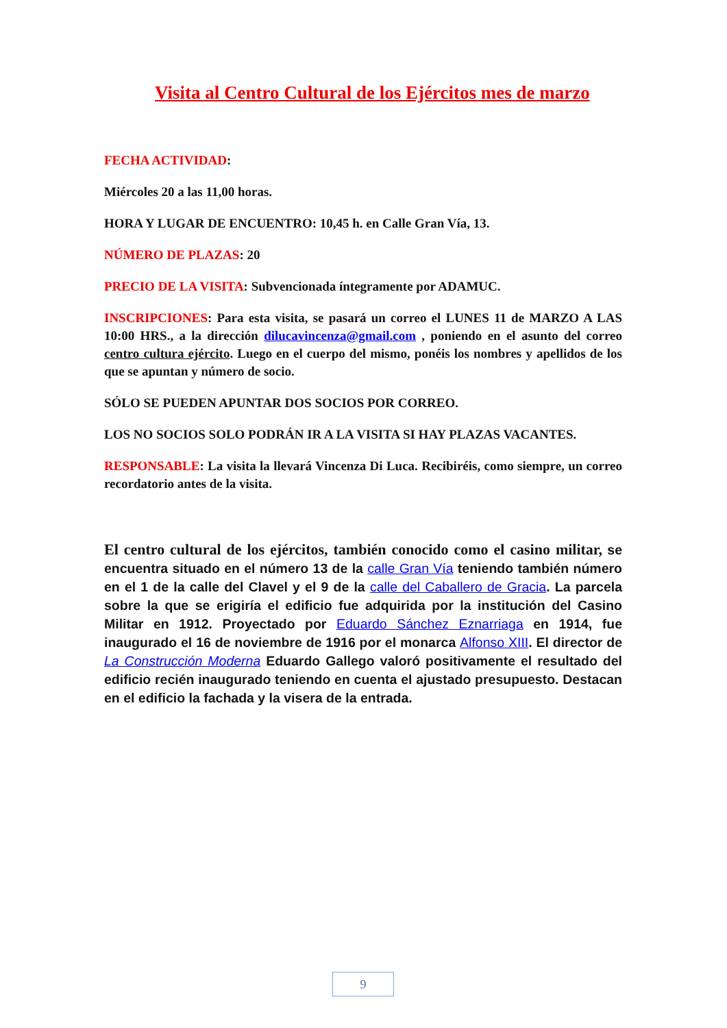Visita al Centro Cultural de los Ejércitos mes de marzo
FECHA ACTIVIDAD:
Miércoles 20 a las 11,00 horas.
HORA Y LUGAR DE ENCUENTRO: 10,45 h. en Calle Gran Vía, 13.
NÚMERO DE PLAZAS: 20
PRECIO DE LA VISITA: Subvencionada íntegramente por ADAMUC.
INSCRIPCIONES: Para esta visita, se pasará un correo el LUNES 11 de MARZO A LAS 10:00 HRS., a la dirección dilucavincenza@gmail.com , poniendo en el asunto del correo centro cultura ejército. Luego en el cuerpo del mismo, ponéis los nombres y apellidos de los que se apuntan y número de socio.
SÓLO SE PUEDEN APUNTAR DOS SOCIOS POR CORREO.
LOS NO SOCIOS SOLO PODRÁN IR A LA VISITA SI HAY PLAZAS VACANTES.
RESPONSABLE: La visita la llevará Vincenza Di Luca. Recibiréis, como siempre, un correo recordatorio antes de la visita.
El centro cultural de los ejércitos, también conocido como el casino militar, se encuentra situado en el número 13 de la calle Gran Vía teniendo también número en el 1 de la calle del Clavel y el 9 de la calle del Caballero de Gracia. La parcela sobre la que se erigiría el edificio fue adquirida por la institución del Casino Militar en 1912. Proyectado por Eduardo Sánchez Eznarriaga en 1914, fue inaugurado el 16 de noviembre de 1916 por el monarca Alfonso XIII. El director de La Construcción Moderna Eduardo Gallego valoró positivamente el resultado del edificio recién inaugurado teniendo en cuenta el ajustado presupuesto. Destacan en el edificio la fachada y la visera de la entrada.
9